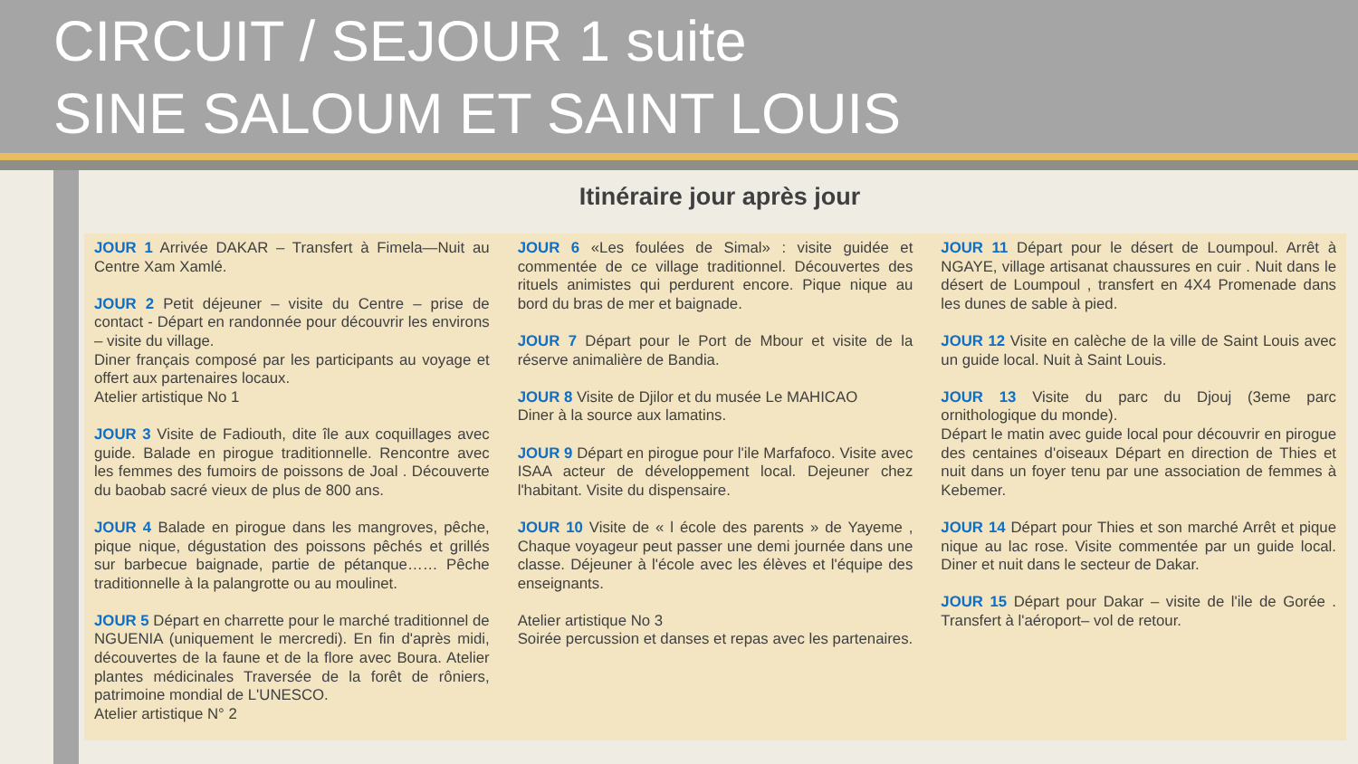CIRCUIT / SEJOUR 1 suite
SINE SALOUM ET SAINT LOUIS
Itinéraire jour après jour
JOUR 1 Arrivée DAKAR – Transfert à Fimela—Nuit au Centre Xam Xamlé.
JOUR 2 Petit déjeuner – visite du Centre – prise de contact - Départ en randonnée pour découvrir les environs – visite du village.
Diner français composé par les participants au voyage et offert aux partenaires locaux.
Atelier artistique No 1
JOUR 3 Visite de Fadiouth, dite île aux coquillages avec guide. Balade en pirogue traditionnelle. Rencontre avec les femmes des fumoirs de poissons de Joal . Découverte du baobab sacré vieux de plus de 800 ans.
JOUR 4 Balade en pirogue dans les mangroves, pêche, pique nique, dégustation des poissons pêchés et grillés sur barbecue baignade, partie de pétanque…… Pêche traditionnelle à la palangrotte ou au moulinet.
JOUR 5 Départ en charrette pour le marché traditionnel de NGUENIA (uniquement le mercredi). En fin d'après midi, découvertes de la faune et de la flore avec Boura. Atelier plantes médicinales Traversée de la forêt de rôniers, patrimoine mondial de L'UNESCO.
Atelier artistique N° 2
JOUR 6 «Les foulées de Simal» : visite guidée et commentée de ce village traditionnel. Découvertes des rituels animistes qui perdurent encore. Pique nique au bord du bras de mer et baignade.
JOUR 7 Départ pour le Port de Mbour et visite de la réserve animalière de Bandia.
JOUR 8 Visite de Djilor et du musée Le MAHICAO
Diner à la source aux lamatins.
JOUR 9 Départ en pirogue pour l'ile Marfafoco. Visite avec ISAA acteur de développement local. Dejeuner chez l'habitant. Visite du dispensaire.
JOUR 10 Visite de « l école des parents » de Yayeme , Chaque voyageur peut passer une demi journée dans une classe. Déjeuner à l'école avec les élèves et l'équipe des enseignants.
Atelier artistique No 3
Soirée percussion et danses et repas avec les partenaires.
JOUR 11 Départ pour le désert de Loumpoul. Arrêt à NGAYE, village artisanat chaussures en cuir . Nuit dans le désert de Loumpoul , transfert en 4X4 Promenade dans les dunes de sable à pied.
JOUR 12 Visite en calèche de la ville de Saint Louis avec un guide local. Nuit à Saint Louis.
JOUR 13 Visite du parc du Djouj (3eme parc ornithologique du monde).
Départ le matin avec guide local pour découvrir en pirogue des centaines d'oiseaux Départ en direction de Thies et nuit dans un foyer tenu par une association de femmes à Kebemer.
JOUR 14 Départ pour Thies et son marché Arrêt et pique nique au lac rose. Visite commentée par un guide local. Diner et nuit dans le secteur de Dakar.
JOUR 15 Départ pour Dakar – visite de l'ile de Gorée . Transfert à l'aéroport– vol de retour.